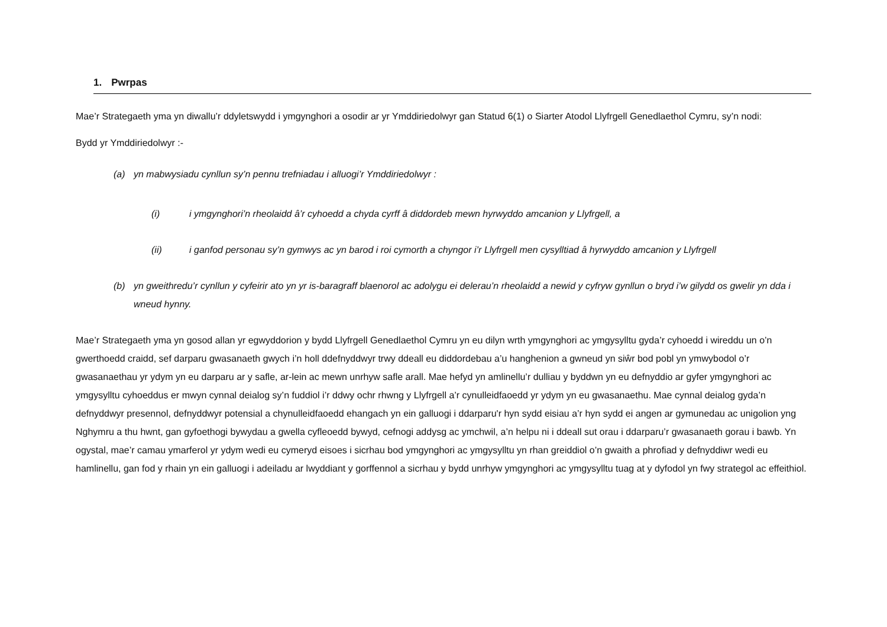1. Pwrpas
Mae’r Strategaeth yma yn diwallu’r ddyletswydd i ymgynghori a osodir ar yr Ymddiriedolwyr gan Statud 6(1) o Siarter Atodol Llyfrgell Genedlaethol Cymru, sy’n nodi:
Bydd yr Ymddiriedolwyr :-
(a) yn mabwysiadu cynllun sy’n pennu trefniadau i alluogi’r Ymddiriedolwyr :
(i) i ymgynghori’n rheolaidd â’r cyhoedd a chyda cyrff â diddordeb mewn hyrwyddo amcanion y Llyfrgell, a
(ii) i ganfod personau sy’n gymwys ac yn barod i roi cymorth a chyngor i’r Llyfrgell men cysylltiad â hyrwyddo amcanion y Llyfrgell
(b) yn gweithredu’r cynllun y cyfeirir ato yn yr is-baragraff blaenorol ac adolygu ei delerau’n rheolaidd a newid y cyfryw gynllun o bryd i’w gilydd os gwelir yn dda i wneud hynny.
Mae’r Strategaeth yma yn gosod allan yr egwyddorion y bydd Llyfrgell Genedlaethol Cymru yn eu dilyn wrth ymgynghori ac ymgysylltu gyda’r cyhoedd i wireddu un o’n gwerthoedd craidd, sef darparu gwasanaeth gwych i’n holl ddefnyddwyr trwy ddeall eu diddordebau a’u hanghenion a gwneud yn siŵr bod pobl yn ymwybodol o’r gwasanaethau yr ydym yn eu darparu ar y safle, ar-lein ac mewn unrhyw safle arall. Mae hefyd yn amlinellu’r dulliau y byddwn yn eu defnyddio ar gyfer ymgynghori ac ymgysylltu cyhoeddus er mwyn cynnal deialog sy’n fuddiol i’r ddwy ochr rhwng y Llyfrgell a’r cynulleidfaoedd yr ydym yn eu gwasanaethu. Mae cynnal deialog gyda’n defnyddwyr presennol, defnyddwyr potensial a chynulleidfaoedd ehangach yn ein galluogi i ddarparu'r hyn sydd eisiau a’r hyn sydd ei angen ar gymunedau ac unigolion yng Nghymru a thu hwnt, gan gyfoethogi bywydau a gwella cyfleoedd bywyd, cefnogi addysg ac ymchwil, a’n helpu ni i ddeall sut orau i ddarparu’r gwasanaeth gorau i bawb. Yn ogystal, mae’r camau ymarferol yr ydym wedi eu cymeryd eisoes i sicrhau bod ymgynghori ac ymgysylltu yn rhan greiddiol o’n gwaith a phrofiad y defnyddiwr wedi eu hamlinellu, gan fod y rhain yn ein galluogi i adeiladu ar lwyddiant y gorffennol a sicrhau y bydd unrhyw ymgynghori ac ymgysylltu tuag at y dyfodol yn fwy strategol ac effeithiol.